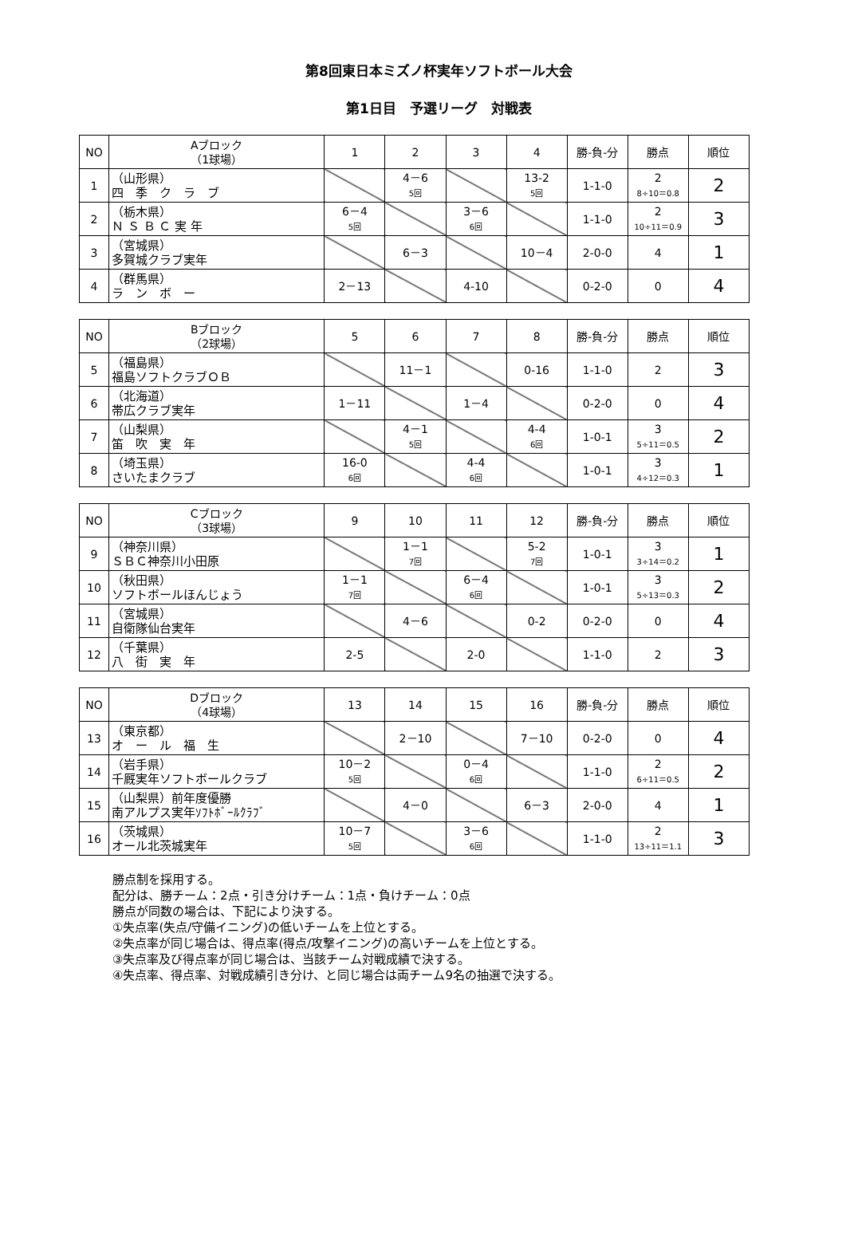第8回東日本ミズノ杯実年ソフトボール大会
第1日目　予選リーグ　対戦表
| NO | Aブロック （1球場） | 1 | 2 | 3 | 4 | 勝-負-分 | 勝点 | 順位 |
| --- | --- | --- | --- | --- | --- | --- | --- | --- |
| 1 | （山形県） 四 季 ク ラ ブ | | 4－6 5回 | | 13-2 5回 | 1-1-0 | 2 8÷10＝0.8 | 2 |
| 2 | （栃木県） Ｎ Ｓ Ｂ Ｃ 実 年 | 6－4 5回 | | 3－6 6回 | | 1-1-0 | 2 10÷11＝0.9 | 3 |
| 3 | （宮城県） 多賀城クラブ実年 | | 6－3 | | 10－4 | 2-0-0 | 4 | 1 |
| 4 | （群馬県） ラ ン ボ ー | 2－13 | | 4-10 | | 0-2-0 | 0 | 4 |
| NO | Bブロック （2球場） | 5 | 6 | 7 | 8 | 勝-負-分 | 勝点 | 順位 |
| --- | --- | --- | --- | --- | --- | --- | --- | --- |
| 5 | （福島県） 福島ソフトクラブＯＢ | | 11－1 | | 0-16 | 1-1-0 | 2 | 3 |
| 6 | （北海道） 帯広クラブ実年 | 1－11 | | 1－4 | | 0-2-0 | 0 | 4 |
| 7 | （山梨県） 笛 吹 実 年 | | 4－1 5回 | | 4-4 6回 | 1-0-1 | 3 5÷11＝0.5 | 2 |
| 8 | （埼玉県） さいたまクラブ | 16-0 6回 | | 4-4 6回 | | 1-0-1 | 3 4÷12＝0.3 | 1 |
| NO | Cブロック （3球場） | 9 | 10 | 11 | 12 | 勝-負-分 | 勝点 | 順位 |
| --- | --- | --- | --- | --- | --- | --- | --- | --- |
| 9 | （神奈川県） ＳＢＣ神奈川小田原 | | 1－1 7回 | | 5-2 7回 | 1-0-1 | 3 3÷14＝0.2 | 1 |
| 10 | （秋田県） ソフトボールほんじょう | 1－1 7回 | | 6－4 6回 | | 1-0-1 | 3 5÷13＝0.3 | 2 |
| 11 | （宮城県） 自衛隊仙台実年 | | 4－6 | | 0-2 | 0-2-0 | 0 | 4 |
| 12 | （千葉県） 八 街 実 年 | 2-5 | | 2-0 | | 1-1-0 | 2 | 3 |
| NO | Dブロック （4球場） | 13 | 14 | 15 | 16 | 勝-負-分 | 勝点 | 順位 |
| --- | --- | --- | --- | --- | --- | --- | --- | --- |
| 13 | （東京都） オ ー ル 福 生 | | 2－10 | | 7－10 | 0-2-0 | 0 | 4 |
| 14 | （岩手県） 千厩実年ソフトボールクラブ | 10－2 5回 | | 0－4 6回 | | 1-1-0 | 2 6÷11＝0.5 | 2 |
| 15 | （山梨県）前年度優勝 南アルプス実年ｿﾌﾄﾎﾞｰﾙｸﾗﾌﾞ | | 4－0 | | 6－3 | 2-0-0 | 4 | 1 |
| 16 | （茨城県） オール北茨城実年 | 10－7 5回 | | 3－6 6回 | | 1-1-0 | 2 13÷11＝1.1 | 3 |
勝点制を採用する。
配分は、勝チーム：2点・引き分けチーム：1点・負けチーム：0点
勝点が同数の場合は、下記により決する。
①失点率(失点/守備イニング)の低いチームを上位とする。
②失点率が同じ場合は、得点率(得点/攻撃イニング)の高いチームを上位とする。
③失点率及び得点率が同じ場合は、当該チーム対戦成績で決する。
④失点率、得点率、対戦成績引き分け、と同じ場合は両チーム9名の抽選で決する。